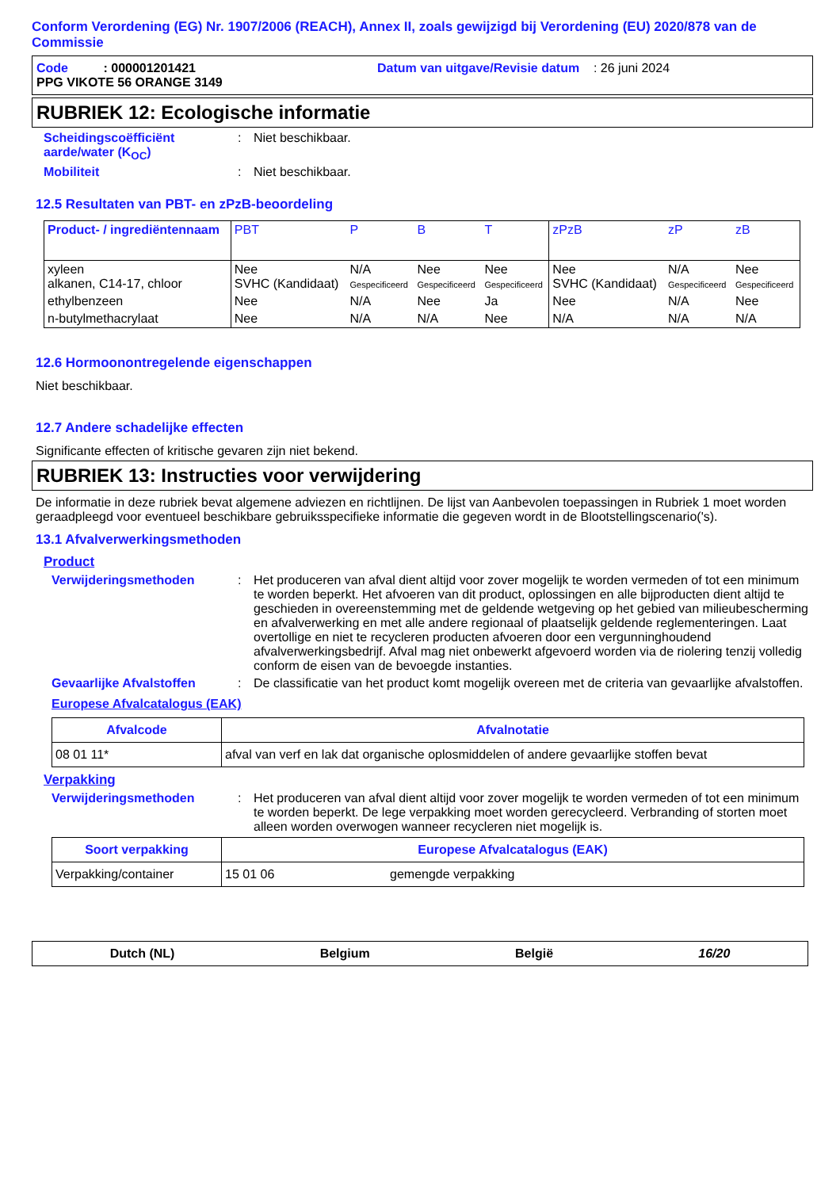Conform Verordening (EG) Nr. 1907/2006 (REACH), Annex II, zoals gewijzigd bij Verordening (EU) 2020/878 van de Commissie
Code : 000001201421 Datum van uitgave/Revisie datum : 26 juni 2024
PPG VIKOTE 56 ORANGE 3149
RUBRIEK 12: Ecologische informatie
Scheidingscoëfficiënt aarde/water (K<sub>OC</sub>)
: Niet beschikbaar.
Mobiliteit : Niet beschikbaar.
12.5 Resultaten van PBT- en zPzB-beoordeling
| Product- / ingrediëntennaam | PBT | P | B | T | zPzB | zP | zB |
| --- | --- | --- | --- | --- | --- | --- | --- |
| xyleen alkanen, C14-17, chloor | Nee SVHC (Kandidaat) | N/A Gespecificeerd | Nee Gespecificeerd | Nee Gespecificeerd | Nee SVHC (Kandidaat) | N/A Gespecificeerd | Nee Gespecificeerd |
| ethylbenzeen | Nee | N/A | Nee | Ja | Nee | N/A | Nee |
| n-butylmethacrylaat | Nee | N/A | N/A | Nee | N/A | N/A | N/A |
12.6 Hormoonontregelende eigenschappen
Niet beschikbaar.
12.7 Andere schadelijke effecten
Significante effecten of kritische gevaren zijn niet bekend.
RUBRIEK 13: Instructies voor verwijdering
De informatie in deze rubriek bevat algemene adviezen en richtlijnen. De lijst van Aanbevolen toepassingen in Rubriek 1 moet worden geraadpleegd voor eventueel beschikbare gebruiksspecifieke informatie die gegeven wordt in de Blootstellingscenario('s).
13.1 Afvalverwerkingsmethoden
Product
Verwijderingsmethoden : Het produceren van afval dient altijd voor zover mogelijk te worden vermeden of tot een minimum te worden beperkt. Het afvoeren van dit product, oplossingen en alle bijproducten dient altijd te geschieden in overeenstemming met de geldende wetgeving op het gebied van milieubescherming en afvalverwerking en met alle andere regionaal of plaatselijk geldende reglementeringen. Laat overtollige en niet te recycleren producten afvoeren door een vergunninghoudend afvalverwerkingsbedrijf. Afval mag niet onbewerkt afgevoerd worden via de riolering tenzij volledig conform de eisen van de bevoegde instanties.
Gevaarlijke Afvalstoffen : De classificatie van het product komt mogelijk overeen met de criteria van gevaarlijke afvalstoffen.
Europese Afvalcatalogus (EAK)
| Afvalcode | Afvalnotatie |
| --- | --- |
| 08 01 11* | afval van verf en lak dat organische oplosmiddelen of andere gevaarlijke stoffen bevat |
Verpakking
Verwijderingsmethoden : Het produceren van afval dient altijd voor zover mogelijk te worden vermeden of tot een minimum te worden beperkt. De lege verpakking moet worden gerecycleerd. Verbranding of storten moet alleen worden overwogen wanneer recycleren niet mogelijk is.
| Soort verpakking | Europese Afvalcatalogus (EAK) | |
| --- | --- | --- |
| Verpakking/container | 15 01 06 | gemengde verpakking |
Dutch (NL) Belgium België 16/20